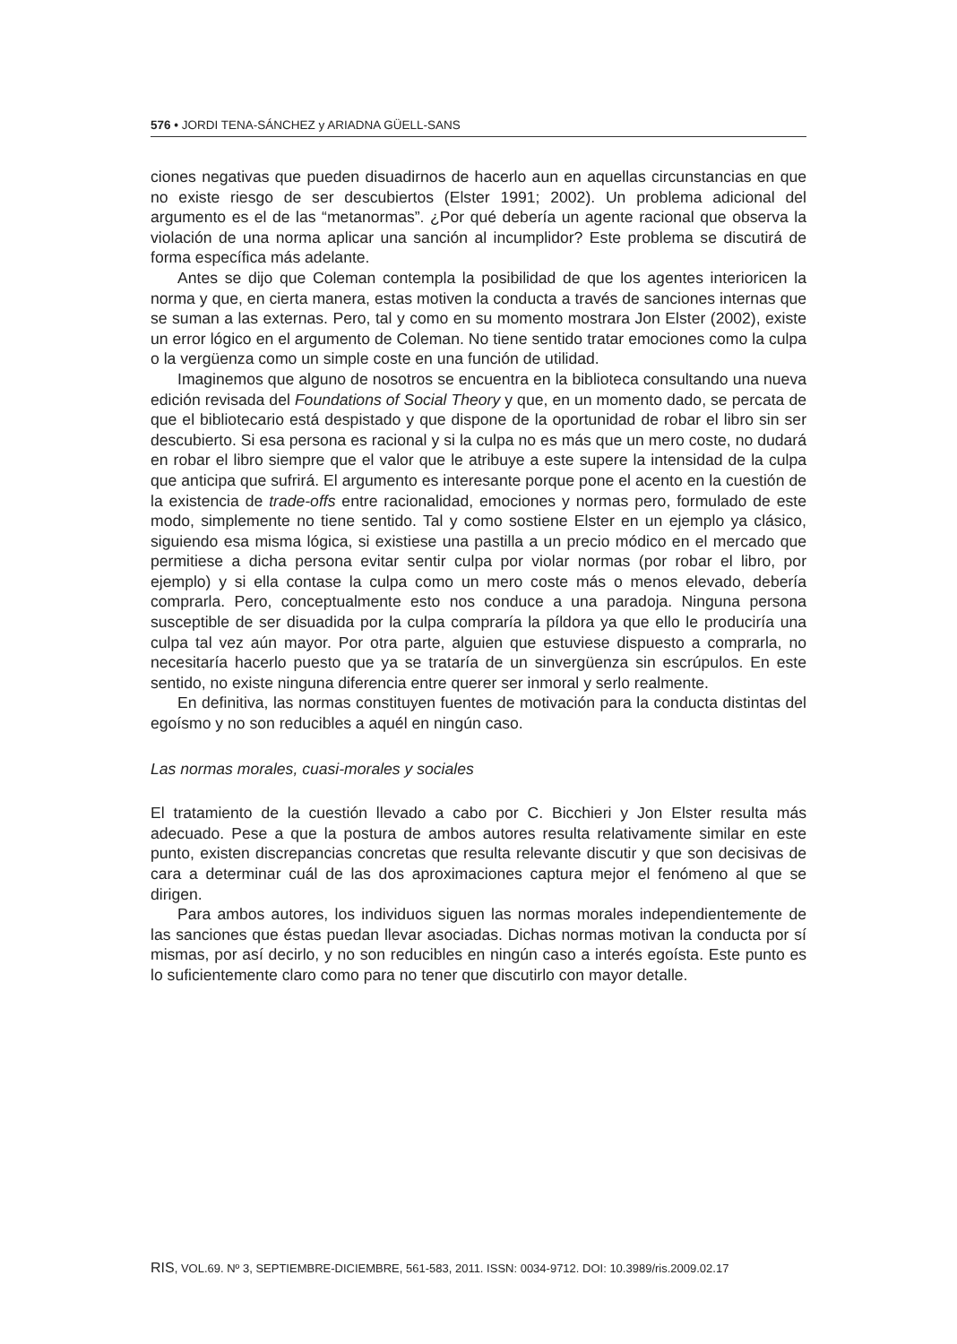576 • JORDI TENA-SÁNCHEZ y ARIADNA GÜELL-SANS
ciones negativas que pueden disuadirnos de hacerlo aun en aquellas circunstancias en que no existe riesgo de ser descubiertos (Elster 1991; 2002). Un problema adicional del argumento es el de las “metanormas”. ¿Por qué debería un agente racional que observa la violación de una norma aplicar una sanción al incumplidor? Este problema se discutirá de forma específica más adelante.
Antes se dijo que Coleman contempla la posibilidad de que los agentes interioricen la norma y que, en cierta manera, estas motiven la conducta a través de sanciones internas que se suman a las externas. Pero, tal y como en su momento mostrara Jon Elster (2002), existe un error lógico en el argumento de Coleman. No tiene sentido tratar emociones como la culpa o la vergüenza como un simple coste en una función de utilidad.
Imaginemos que alguno de nosotros se encuentra en la biblioteca consultando una nueva edición revisada del Foundations of Social Theory y que, en un momento dado, se percata de que el bibliotecario está despistado y que dispone de la oportunidad de robar el libro sin ser descubierto. Si esa persona es racional y si la culpa no es más que un mero coste, no dudará en robar el libro siempre que el valor que le atribuye a este supere la intensidad de la culpa que anticipa que sufrirá. El argumento es interesante porque pone el acento en la cuestión de la existencia de trade-offs entre racionalidad, emociones y normas pero, formulado de este modo, simplemente no tiene sentido. Tal y como sostiene Elster en un ejemplo ya clásico, siguiendo esa misma lógica, si existiese una pastilla a un precio módico en el mercado que permitiese a dicha persona evitar sentir culpa por violar normas (por robar el libro, por ejemplo) y si ella contase la culpa como un mero coste más o menos elevado, debería comprarla. Pero, conceptualmente esto nos conduce a una paradoja. Ninguna persona susceptible de ser disuadida por la culpa compraría la píldora ya que ello le produciría una culpa tal vez aún mayor. Por otra parte, alguien que estuviese dispuesto a comprarla, no necesitaría hacerlo puesto que ya se trataría de un sinvergüenza sin escrúpulos. En este sentido, no existe ninguna diferencia entre querer ser inmoral y serlo realmente.
En definitiva, las normas constituyen fuentes de motivación para la conducta distintas del egoísmo y no son reducibles a aquél en ningún caso.
Las normas morales, cuasi-morales y sociales
El tratamiento de la cuestión llevado a cabo por C. Bicchieri y Jon Elster resulta más adecuado. Pese a que la postura de ambos autores resulta relativamente similar en este punto, existen discrepancias concretas que resulta relevante discutir y que son decisivas de cara a determinar cuál de las dos aproximaciones captura mejor el fenómeno al que se dirigen.
Para ambos autores, los individuos siguen las normas morales independientemente de las sanciones que éstas puedan llevar asociadas. Dichas normas motivan la conducta por sí mismas, por así decirlo, y no son reducibles en ningún caso a interés egoísta. Este punto es lo suficientemente claro como para no tener que discutirlo con mayor detalle.
RIS, VOL.69. Nº 3, SEPTIEMBRE-DICIEMBRE, 561-583, 2011. ISSN: 0034-9712. DOI: 10.3989/ris.2009.02.17